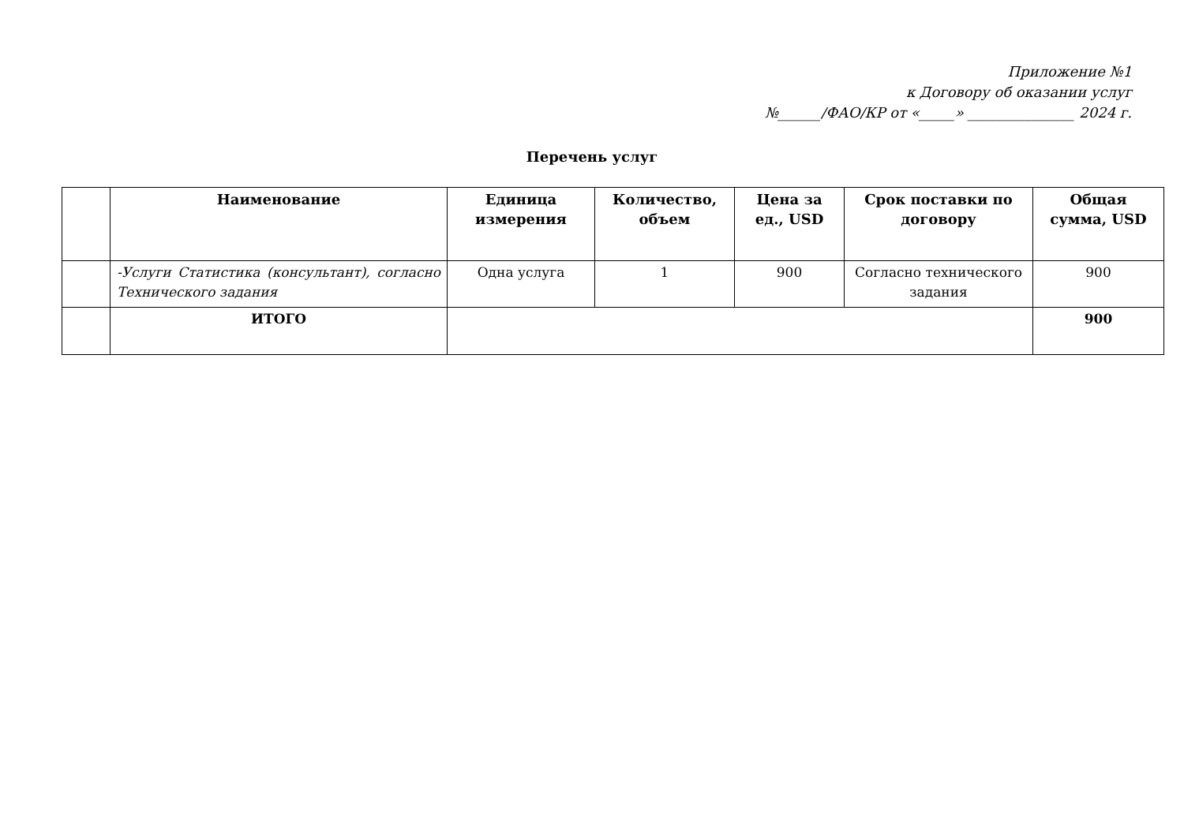Приложение №1
к Договору об оказании услуг
№______/ФАО/КР от «_____» _______________ 2024 г.
Перечень услуг
| | Наименование | Единица измерения | Количество, объем | Цена за ед., USD | Срок поставки по договору | Общая сумма, USD |
| --- | --- | --- | --- | --- | --- | --- |
| | -Услуги Статистика (консультант), согласно Технического задания | Одна услуга | 1 | 900 | Согласно технического задания | 900 |
| | ИТОГО | | | | | 900 |